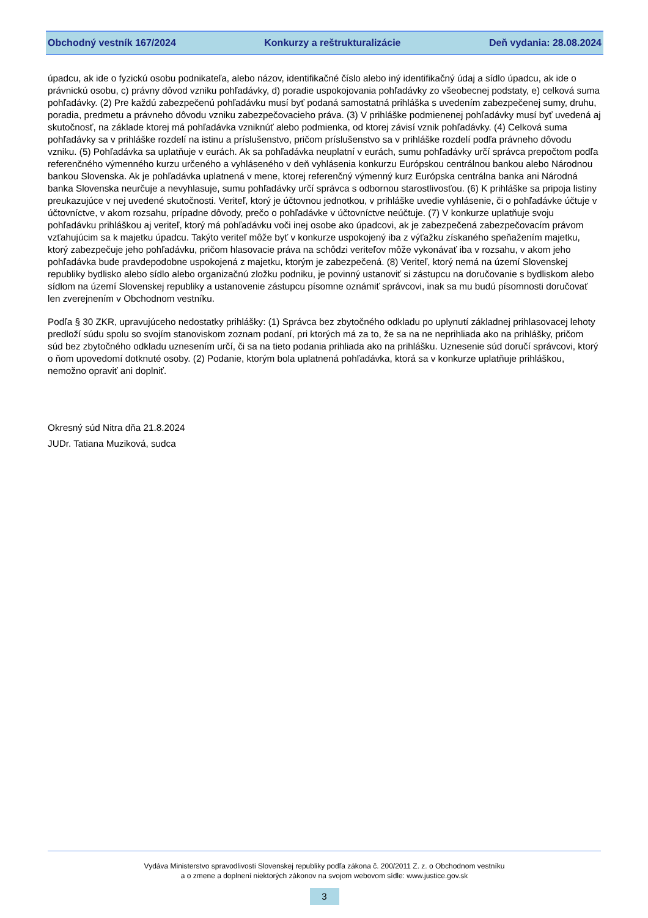Obchodný vestník 167/2024 Konkurzy a reštrukturalizácie Deň vydania: 28.08.2024
úpadcu, ak ide o fyzickú osobu podnikateľa, alebo názov, identifikačné číslo alebo iný identifikačný údaj a sídlo úpadcu, ak ide o právnickú osobu, c) právny dôvod vzniku pohľadávky, d) poradie uspokojovania pohľadávky zo všeobecnej podstaty, e) celková suma pohľadávky. (2) Pre každú zabezpečenú pohľadávku musí byť podaná samostatná prihláška s uvedením zabezpečenej sumy, druhu, poradia, predmetu a právneho dôvodu vzniku zabezpečovacieho práva. (3) V prihláške podmienenej pohľadávky musí byť uvedená aj skutočnosť, na základe ktorej má pohľadávka vzniknúť alebo podmienka, od ktorej závisí vznik pohľadávky. (4) Celková suma pohľadávky sa v prihláške rozdelí na istinu a príslušenstvo, pričom príslušenstvo sa v prihláške rozdelí podľa právneho dôvodu vzniku. (5) Pohľadávka sa uplatňuje v eurách. Ak sa pohľadávka neuplatní v eurách, sumu pohľadávky určí správca prepočtom podľa referenčného výmenného kurzu určeného a vyhláseného v deň vyhlásenia konkurzu Európskou centrálnou bankou alebo Národnou bankou Slovenska. Ak je pohľadávka uplatnená v mene, ktorej referenčný výmenný kurz Európska centrálna banka ani Národná banka Slovenska neurčuje a nevyhlasuje, sumu pohľadávky určí správca s odbornou starostlivosťou. (6) K prihláške sa pripoja listiny preukazujúce v nej uvedené skutočnosti. Veriteľ, ktorý je účtovnou jednotkou, v prihláške uvedie vyhlásenie, či o pohľadávke účtuje v účtovníctve, v akom rozsahu, prípadne dôvody, prečo o pohľadávke v účtovníctve neúčtuje. (7) V konkurze uplatňuje svoju pohľadávku prihláškou aj veriteľ, ktorý má pohľadávku voči inej osobe ako úpadcovi, ak je zabezpečená zabezpečovacím právom vzťahujúcim sa k majetku úpadcu. Takýto veriteľ môže byť v konkurze uspokojený iba z výťažku získaného speňažením majetku, ktorý zabezpečuje jeho pohľadávku, pričom hlasovacie práva na schôdzi veriteľov môže vykonávať iba v rozsahu, v akom jeho pohľadávka bude pravdepodobne uspokojená z majetku, ktorým je zabezpečená. (8) Veriteľ, ktorý nemá na území Slovenskej republiky bydlisko alebo sídlo alebo organizačnú zložku podniku, je povinný ustanoviť si zástupcu na doručovanie s bydliskom alebo sídlom na území Slovenskej republiky a ustanovenie zástupcu písomne oznámiť správcovi, inak sa mu budú písomnosti doručovať len zverejnením v Obchodnom vestníku.
Podľa § 30 ZKR, upravujúceho nedostatky prihlášky: (1) Správca bez zbytočného odkladu po uplynutí základnej prihlasovacej lehoty predloží súdu spolu so svojím stanoviskom zoznam podaní, pri ktorých má za to, že sa na ne neprihliada ako na prihlášky, pričom súd bez zbytočného odkladu uznesením určí, či sa na tieto podania prihliada ako na prihlášku. Uznesenie súd doručí správcovi, ktorý o ňom upovedomí dotknuté osoby. (2) Podanie, ktorým bola uplatnená pohľadávka, ktorá sa v konkurze uplatňuje prihláškou, nemožno opraviť ani doplniť.
Okresný súd Nitra dňa 21.8.2024
JUDr. Tatiana Muziková, sudca
Vydáva Ministerstvo spravodlivosti Slovenskej republiky podľa zákona č. 200/2011 Z. z. o Obchodnom vestníku
a o zmene a doplnení niektorých zákonov na svojom webovom sídle: www.justice.gov.sk
3